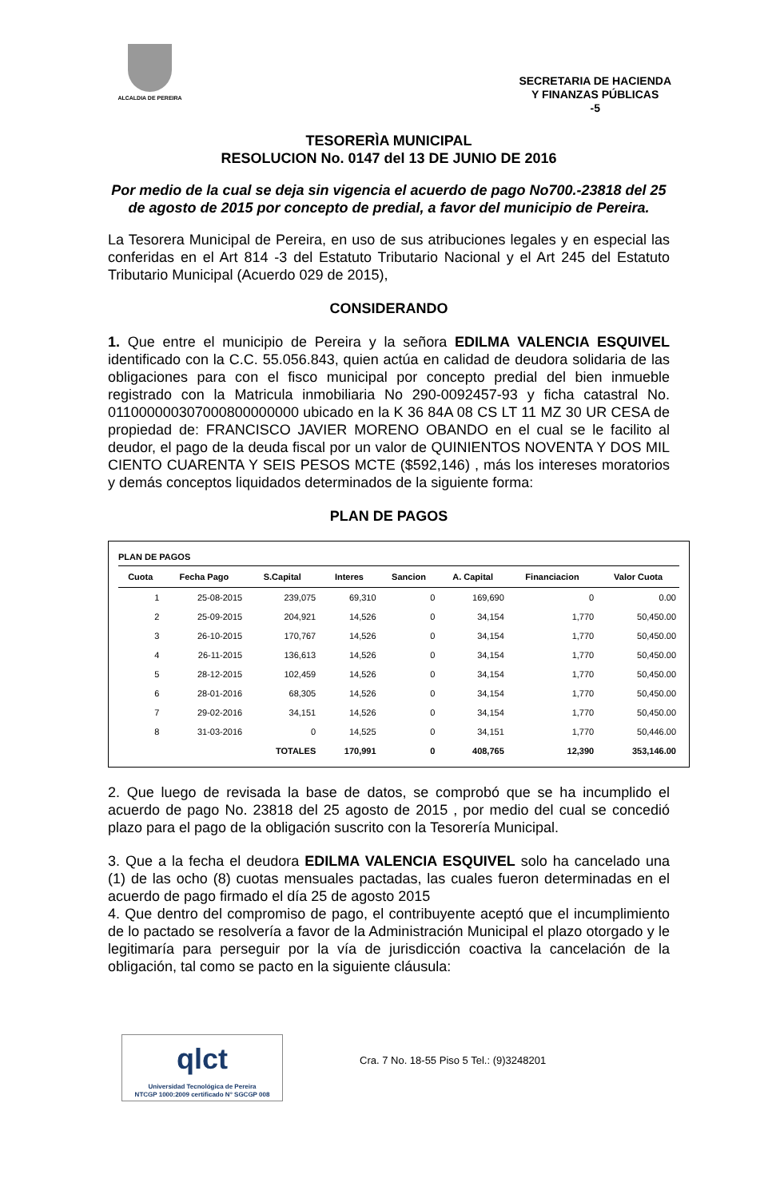ALCALDIA DE PEREIRA
SECRETARIA DE HACIENDA
Y FINANZAS PÚBLICAS
-5
TESORERÌA MUNICIPAL
RESOLUCION No. 0147 del 13 DE JUNIO DE 2016
Por medio de la cual se deja sin vigencia el acuerdo de pago No700.-23818 del 25 de agosto de 2015 por concepto de predial, a favor del municipio de Pereira.
La Tesorera Municipal de Pereira, en uso de sus atribuciones legales y en especial las conferidas en el Art 814 -3 del Estatuto Tributario Nacional y el Art 245 del Estatuto Tributario Municipal (Acuerdo 029 de 2015),
CONSIDERANDO
1. Que entre el municipio de Pereira y la señora EDILMA VALENCIA ESQUIVEL identificado con la C.C. 55.056.843, quien actúa en calidad de deudora solidaria de las obligaciones para con el fisco municipal por concepto predial del bien inmueble registrado con la Matricula inmobiliaria No 290-0092457-93 y ficha catastral No. 011000000307000800000000 ubicado en la K 36 84A 08 CS LT 11 MZ 30 UR CESA de propiedad de: FRANCISCO JAVIER MORENO OBANDO en el cual se le facilito al deudor, el pago de la deuda fiscal por un valor de QUINIENTOS NOVENTA Y DOS MIL CIENTO CUARENTA Y SEIS PESOS MCTE ($592,146) , más los intereses moratorios y demás conceptos liquidados determinados de la siguiente forma:
PLAN DE PAGOS
PLAN DE PAGOS
| Cuota | Fecha Pago | S.Capital | Interes | Sancion | A. Capital | Financiacion | Valor Cuota |
| --- | --- | --- | --- | --- | --- | --- | --- |
| 1 | 25-08-2015 | 239,075 | 69,310 | 0 | 169,690 | 0 | 0.00 |
| 2 | 25-09-2015 | 204,921 | 14,526 | 0 | 34,154 | 1,770 | 50,450.00 |
| 3 | 26-10-2015 | 170,767 | 14,526 | 0 | 34,154 | 1,770 | 50,450.00 |
| 4 | 26-11-2015 | 136,613 | 14,526 | 0 | 34,154 | 1,770 | 50,450.00 |
| 5 | 28-12-2015 | 102,459 | 14,526 | 0 | 34,154 | 1,770 | 50,450.00 |
| 6 | 28-01-2016 | 68,305 | 14,526 | 0 | 34,154 | 1,770 | 50,450.00 |
| 7 | 29-02-2016 | 34,151 | 14,526 | 0 | 34,154 | 1,770 | 50,450.00 |
| 8 | 31-03-2016 | 0 | 14,525 | 0 | 34,151 | 1,770 | 50,446.00 |
| | | TOTALES | 170,991 | 0 | 408,765 | 12,390 | 353,146.00 |
2. Que luego de revisada la base de datos, se comprobó que se ha incumplido el acuerdo de pago No. 23818 del 25 agosto de 2015 , por medio del cual se concedió plazo para el pago de la obligación suscrito con la Tesorería Municipal.
3. Que a la fecha el deudora EDILMA VALENCIA ESQUIVEL solo ha cancelado una (1) de las ocho (8) cuotas mensuales pactadas, las cuales fueron determinadas en el acuerdo de pago firmado el día 25 de agosto 2015
4. Que dentro del compromiso de pago, el contribuyente aceptó que el incumplimiento de lo pactado se resolvería a favor de la Administración Municipal el plazo otorgado y le legitimaría para perseguir por la vía de jurisdicción coactiva la cancelación de la obligación, tal como se pacto en la siguiente cláusula:
qlct
Universidad Tecnológica de Pereira
NTCGP 1000:2009 certificado N° SGCGP 008
Cra. 7 No. 18-55 Piso 5 Tel.: (9)3248201